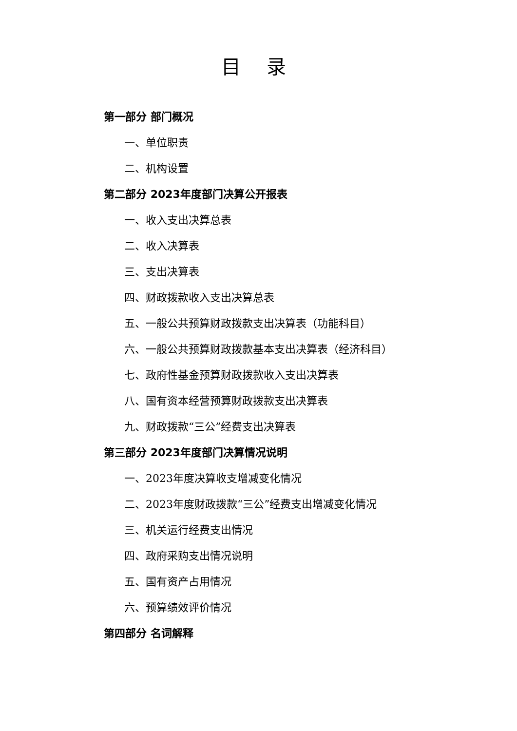目 录
第一部分 部门概况
一、单位职责
二、机构设置
第二部分 2023年度部门决算公开报表
一、收入支出决算总表
二、收入决算表
三、支出决算表
四、财政拨款收入支出决算总表
五、一般公共预算财政拨款支出决算表（功能科目）
六、一般公共预算财政拨款基本支出决算表（经济科目）
七、政府性基金预算财政拨款收入支出决算表
八、国有资本经营预算财政拨款支出决算表
九、财政拨款“三公”经费支出决算表
第三部分 2023年度部门决算情况说明
一、2023年度决算收支增减变化情况
二、2023年度财政拨款“三公”经费支出增减变化情况
三、机关运行经费支出情况
四、政府采购支出情况说明
五、国有资产占用情况
六、预算绩效评价情况
第四部分 名词解释